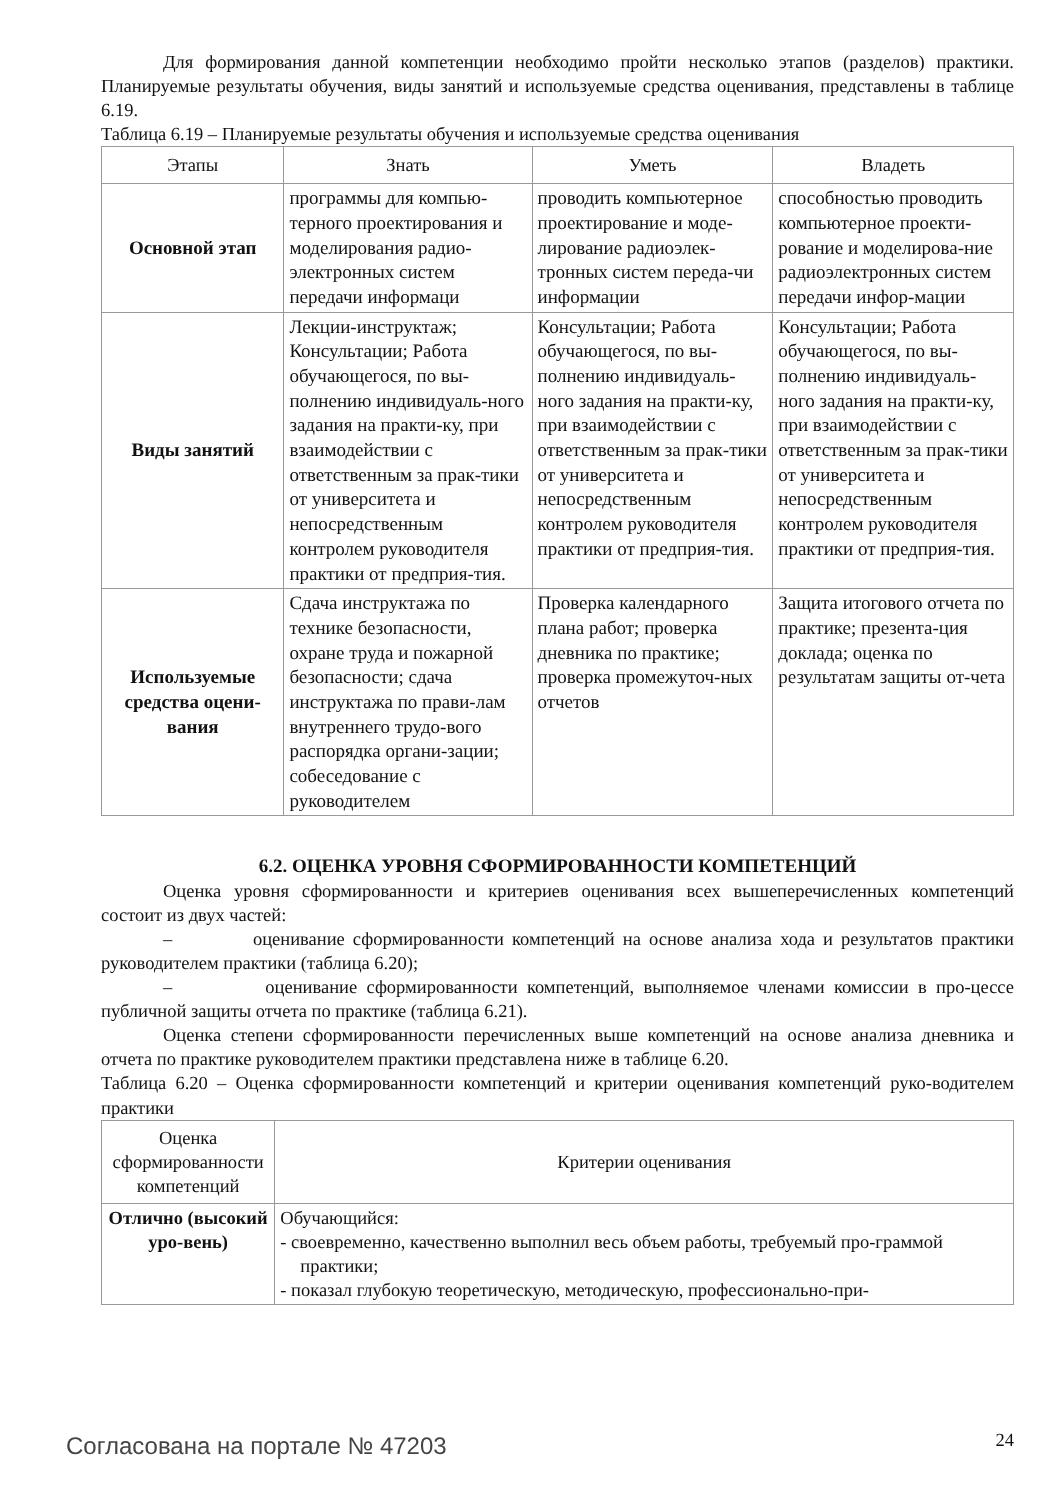Для формирования данной компетенции необходимо пройти несколько этапов (разделов) практики. Планируемые результаты обучения, виды занятий и используемые средства оценивания, представлены в таблице 6.19.
Таблица 6.19 – Планируемые результаты обучения и используемые средства оценивания
| Этапы | Знать | Уметь | Владеть |
| --- | --- | --- | --- |
| Основной этап | программы для компью-терного проектирования и моделирования радио-электронных систем передачи информаци | проводить компьютерное проектирование и моде-лирование радиоэлек-тронных систем переда-чи информации | способностью проводить компьютерное проекти-рование и моделирова-ние радиоэлектронных систем передачи инфор-мации |
| Виды занятий | Лекции-инструктаж; Консультации; Работа обучающегося, по вы-полнению индивидуаль-ного задания на практи-ку, при взаимодействии с ответственным за прак-тики от университета и непосредственным контролем руководителя практики от предприя-тия. | Консультации; Работа обучающегося, по вы-полнению индивидуаль-ного задания на практи-ку, при взаимодействии с ответственным за прак-тики от университета и непосредственным контролем руководителя практики от предприя-тия. | Консультации; Работа обучающегося, по вы-полнению индивидуаль-ного задания на практи-ку, при взаимодействии с ответственным за прак-тики от университета и непосредственным контролем руководителя практики от предприя-тия. |
| Используемые средства оцени-вания | Сдача инструктажа по технике безопасности, охране труда и пожарной безопасности; сдача инструктажа по прави-лам внутреннего трудо-вого распорядка органи-зации; собеседование с руководителем | Проверка календарного плана работ; проверка дневника по практике; проверка промежуточ-ных отчетов | Защита итогового отчета по практике; презента-ция доклада; оценка по результатам защиты от-чета |
6.2. ОЦЕНКА УРОВНЯ СФОРМИРОВАННОСТИ КОМПЕТЕНЦИЙ
Оценка уровня сформированности и критериев оценивания всех вышеперечисленных компетенций состоит из двух частей:
– оценивание сформированности компетенций на основе анализа хода и результатов практики руководителем практики (таблица 6.20);
– оценивание сформированности компетенций, выполняемое членами комиссии в про-цессе публичной защиты отчета по практике (таблица 6.21).
Оценка степени сформированности перечисленных выше компетенций на основе анализа дневника и отчета по практике руководителем практики представлена ниже в таблице 6.20.
Таблица 6.20 – Оценка сформированности компетенций и критерии оценивания компетенций руко-водителем практики
| Оценка сформированности компетенций | Критерии оценивания |
| --- | --- |
| Отлично (высокий уро-вень) | Обучающийся: - своевременно, качественно выполнил весь объем работы, требуемый про-граммой практики; - показал глубокую теоретическую, методическую, профессионально-при- |
Согласована на портале № 47203 24